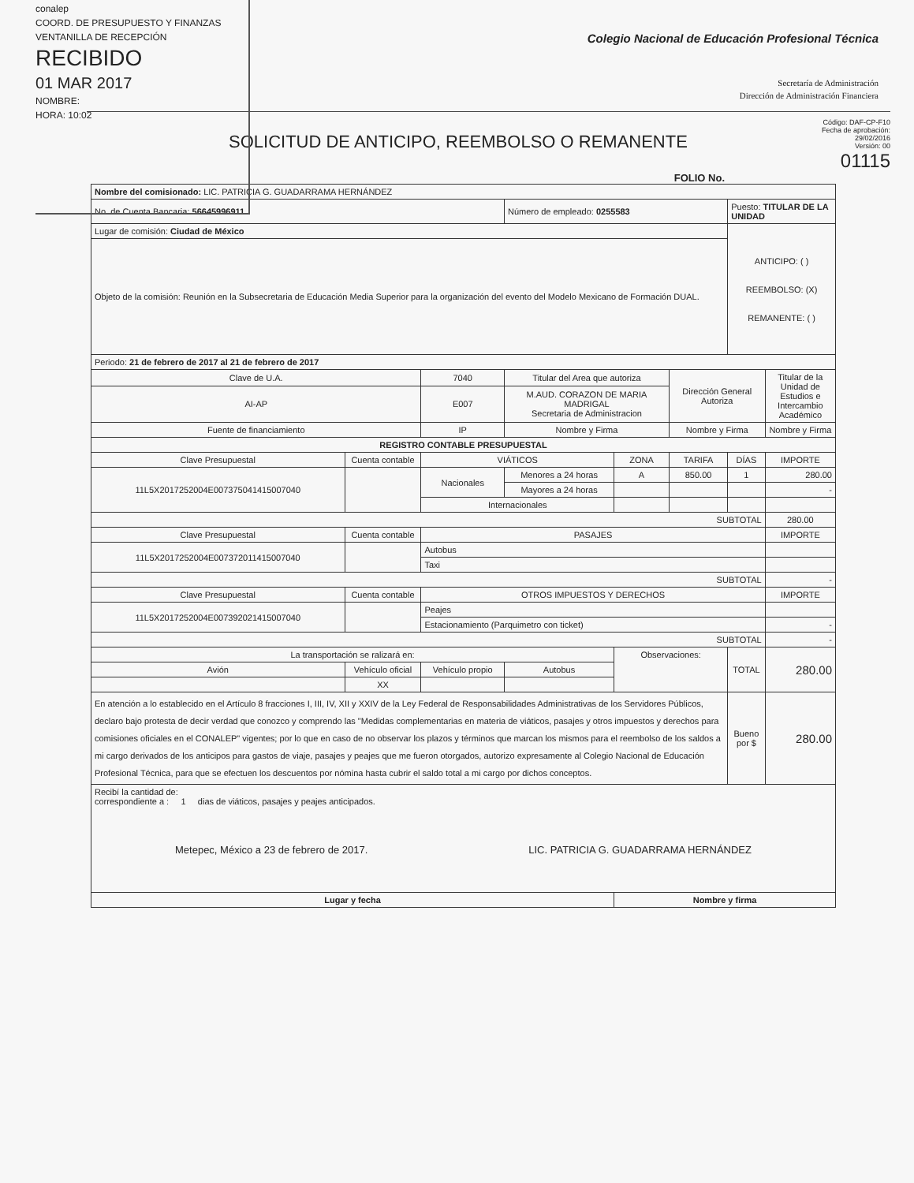conalep
COORD. DE PRESUPUESTO Y FINANZAS
VENTANILLA DE RECEPCIÓN
RECIBIDO
01 MAR 2017
NOMBRE:
HORA: 10:02
Colegio Nacional de Educación Profesional Técnica
Secretaría de Administración
Dirección de Administración Financiera
SOLICITUD DE ANTICIPO, REEMBOLSO O REMANENTE
Código: DAF-CP-F10
Fecha de aprobación:
29/02/2016
Versión: 00
01115
FOLIO No.
| Nombre del comisionado: LIC. PATRICIA G. GUADARRAMA HERNÁNDEZ | | | | | | | |
| No. de Cuenta Bancaria: 56645996911 | | | Número de empleado: 0255583 | | | Puesto: TITULAR DE LA UNIDAD | |
| Lugar de comisión: Ciudad de México | | | | | | ANTICIPO: ( ) REEMBOLSO: (X) REMANENTE: ( ) | |
| Objeto de la comisión: Reunión en la Subsecretaria de Educación Media Superior para la organización del evento del Modelo Mexicano de Formación DUAL. | | | | | | | |
| Periodo: 21 de febrero de 2017 al 21 de febrero de 2017 | | | | | | | |
| Clave de U.A. | | 7040 | Titular del Area que autoriza | | Dirección General Autoriza | | Titular de la Unidad de Estudios e Intercambio Académico |
| AI-AP | | E007 | M.AUD. CORAZON DE MARIA MADRIGAL Secretaria de Administracion | | | | |
| Fuente de financiamiento | | IP | Nombre y Firma | | Nombre y Firma | | Nombre y Firma |
| REGISTRO CONTABLE PRESUPUESTAL | | | | | | | |
| Clave Presupuestal | Cuenta contable | VIÁTICOS | | ZONA | TARIFA | DÍAS | IMPORTE |
| 11L5X2017252004E007375041415007040 | | Nacionales | Menores a 24 horas | A | 850.00 | 1 | 280.00 |
| | | | Mayores a 24 horas | | | | - |
| | | Internacionales | | | | | |
| SUBTOTAL | | | | | | | 280.00 |
| Clave Presupuestal | Cuenta contable | PASAJES | | | | | IMPORTE |
| 11L5X2017252004E007372011415007040 | | Autobus | | | | | |
| | | Taxi | | | | | |
| SUBTOTAL | | | | | | | - |
| Clave Presupuestal | Cuenta contable | OTROS IMPUESTOS Y DERECHOS | | | | | IMPORTE |
| 11L5X2017252004E007392021415007040 | | Peajes | | | | | |
| | | Estacionamiento (Parquimetro con ticket) | | | | | - |
| SUBTOTAL | | | | | | | - |
| La transportación se ralizará en: | | | | Observaciones: | | TOTAL | 280.00 |
| Avión | Vehículo oficial | Vehículo propio | Autobus | | | | |
| | XX | | | | | | |
| En atención a lo establecido en el Artículo 8 fracciones I, III, IV, XII y XXIV de la Ley Federal de Responsabilidades Administrativas de los Servidores Públicos, declaro bajo protesta de decir verdad que conozco y comprendo las "Medidas complementarias en materia de viáticos, pasajes y otros impuestos y derechos para comisiones oficiales en el CONALEP" vigentes; por lo que en caso de no observar los plazos y términos que marcan los mismos para el reembolso de los saldos a mi cargo derivados de los anticipos para gastos de viaje, pasajes y peajes que me fueron otorgados, autorizo expresamente al Colegio Nacional de Educación Profesional Técnica, para que se efectuen los descuentos por nómina hasta cubrir el saldo total a mi cargo por dichos conceptos. | | | | | | Bueno por $ | 280.00 |
| Recibí la cantidad de: correspondiente a : 1 dias de viáticos, pasajes y peajes anticipados. Metepec, México a 23 de febrero de 2017. LIC. PATRICIA G. GUADARRAMA HERNÁNDEZ | | | | | | | |
| Lugar y fecha | | | | Nombre y firma | | | |